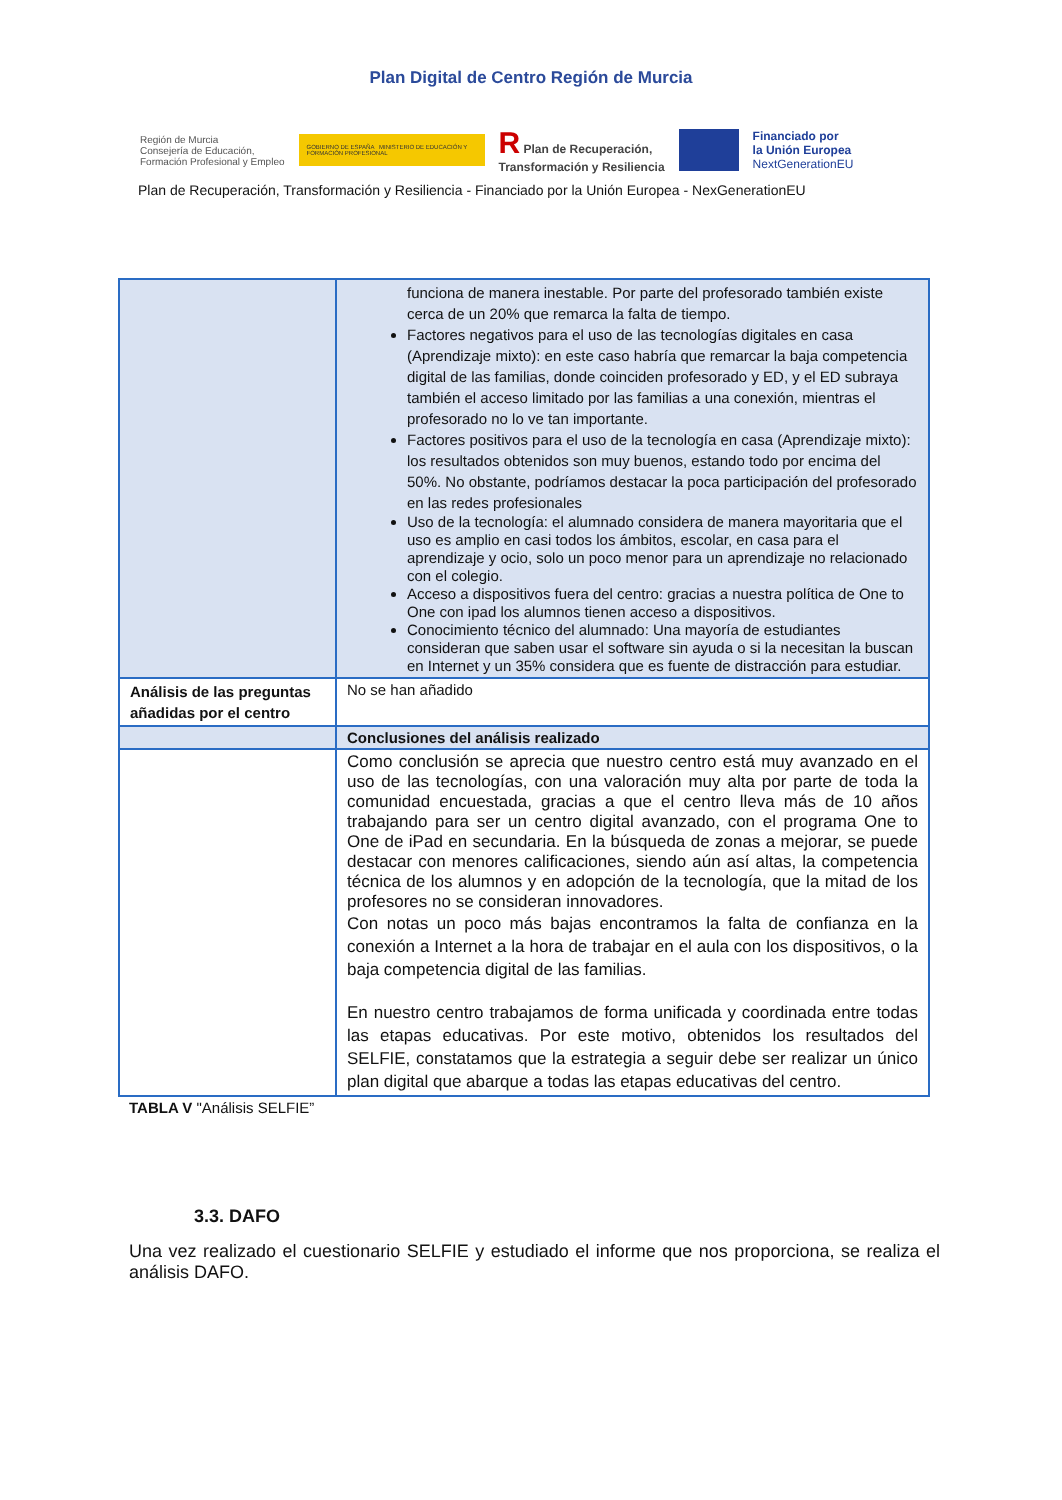Plan Digital de Centro Región de Murcia
Región de Murcia
Consejería de Educación,
Formación Profesional y Empleo
GOBIERNO DE ESPAÑA MINISTERIO DE EDUCACIÓN Y FORMACIÓN PROFESIONAL
R Plan de Recuperación,
Transformación y Resiliencia
Financiado por
la Unión Europea
NextGenerationEU
Plan de Recuperación, Transformación y Resiliencia - Financiado por la Unión Europea - NexGenerationEU
| | funciona de manera inestable. Por parte del profesorado también existe cerca de un 20% que remarca la falta de tiempo. Factores negativos para el uso de las tecnologías digitales en casa (Aprendizaje mixto): en este caso habría que remarcar la baja competencia digital de las familias, donde coinciden profesorado y ED, y el ED subraya también el acceso limitado por las familias a una conexión, mientras el profesorado no lo ve tan importante. Factores positivos para el uso de la tecnología en casa (Aprendizaje mixto): los resultados obtenidos son muy buenos, estando todo por encima del 50%. No obstante, podríamos destacar la poca participación del profesorado en las redes profesionales Uso de la tecnología: el alumnado considera de manera mayoritaria que el uso es amplio en casi todos los ámbitos, escolar, en casa para el aprendizaje y ocio, solo un poco menor para un aprendizaje no relacionado con el colegio. Acceso a dispositivos fuera del centro: gracias a nuestra política de One to One con ipad los alumnos tienen acceso a dispositivos. Conocimiento técnico del alumnado: Una mayoría de estudiantes consideran que saben usar el software sin ayuda o si la necesitan la buscan en Internet y un 35% considera que es fuente de distracción para estudiar. |
| Análisis de las preguntas añadidas por el centro | No se han añadido |
| | Conclusiones del análisis realizado |
| | Como conclusión se aprecia que nuestro centro está muy avanzado en el uso de las tecnologías, con una valoración muy alta por parte de toda la comunidad encuestada, gracias a que el centro lleva más de 10 años trabajando para ser un centro digital avanzado, con el programa One to One de iPad en secundaria. En la búsqueda de zonas a mejorar, se puede destacar con menores calificaciones, siendo aún así altas, la competencia técnica de los alumnos y en adopción de la tecnología, que la mitad de los profesores no se consideran innovadores. Con notas un poco más bajas encontramos la falta de confianza en la conexión a Internet a la hora de trabajar en el aula con los dispositivos, o la baja competencia digital de las familias. En nuestro centro trabajamos de forma unificada y coordinada entre todas las etapas educativas. Por este motivo, obtenidos los resultados del SELFIE, constatamos que la estrategia a seguir debe ser realizar un único plan digital que abarque a todas las etapas educativas del centro. |
TABLA V "Análisis SELFIE”
3.3. DAFO
Una vez realizado el cuestionario SELFIE y estudiado el informe que nos proporciona, se realiza el análisis DAFO.